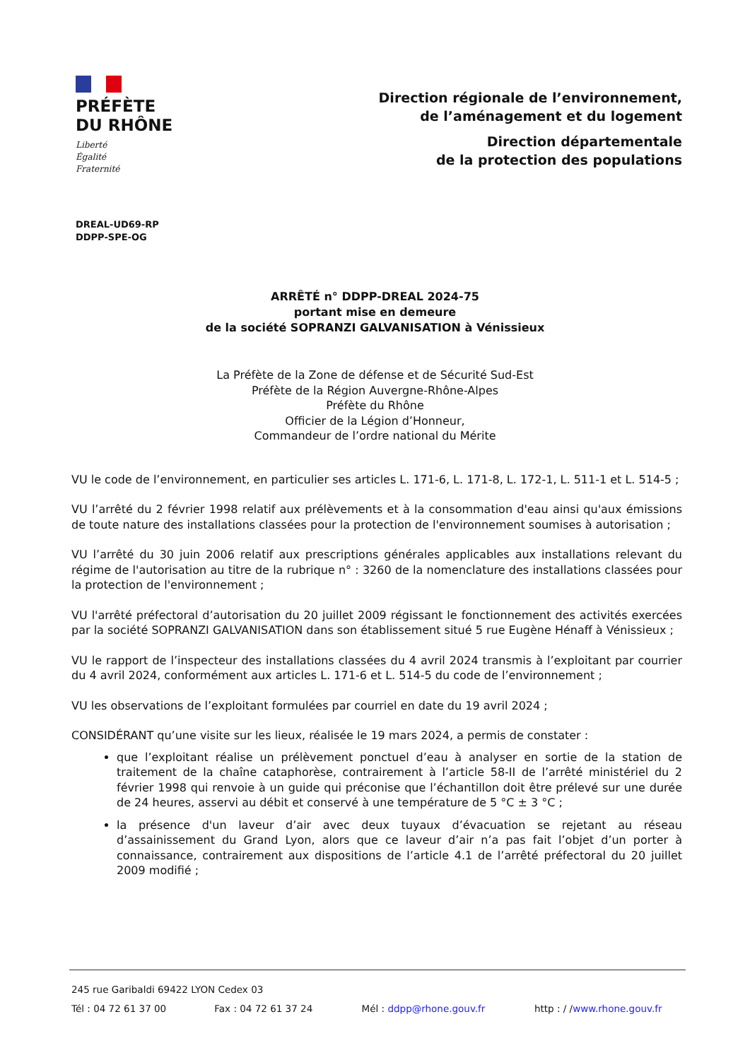PRÉFÈTE
DU RHÔNE
Liberté
Égalité
Fraternité
Direction régionale de l’environnement,
de l’aménagement et du logement
Direction départementale
de la protection des populations
DREAL-UD69-RP
DDPP-SPE-OG
ARRÊTÉ n° DDPP-DREAL 2024-75
portant mise en demeure
de la société SOPRANZI GALVANISATION à Vénissieux
La Préfète de la Zone de défense et de Sécurité Sud-Est
Préfète de la Région Auvergne-Rhône-Alpes
Préfète du Rhône
Officier de la Légion d’Honneur,
Commandeur de l’ordre national du Mérite
VU le code de l’environnement, en particulier ses articles L. 171-6, L. 171-8, L. 172-1, L. 511-1 et L. 514-5 ;
VU l’arrêté du 2 février 1998 relatif aux prélèvements et à la consommation d'eau ainsi qu'aux émissions de toute nature des installations classées pour la protection de l'environnement soumises à autorisation ;
VU l’arrêté du 30 juin 2006 relatif aux prescriptions générales applicables aux installations relevant du régime de l'autorisation au titre de la rubrique n° : 3260 de la nomenclature des installations classées pour la protection de l'environnement ;
VU l'arrêté préfectoral d’autorisation du 20 juillet 2009 régissant le fonctionnement des activités exercées par la société SOPRANZI GALVANISATION dans son établissement situé 5 rue Eugène Hénaff à Vénissieux ;
VU le rapport de l’inspecteur des installations classées du 4 avril 2024 transmis à l’exploitant par courrier du 4 avril 2024, conformément aux articles L. 171-6 et L. 514-5 du code de l’environnement ;
VU les observations de l’exploitant formulées par courriel en date du 19 avril 2024 ;
CONSIDÉRANT qu’une visite sur les lieux, réalisée le 19 mars 2024, a permis de constater :
que l’exploitant réalise un prélèvement ponctuel d’eau à analyser en sortie de la station de traitement de la chaîne cataphorèse, contrairement à l’article 58-II de l’arrêté ministériel du 2 février 1998 qui renvoie à un guide qui préconise que l’échantillon doit être prélevé sur une durée de 24 heures, asservi au débit et conservé à une température de 5 °C ± 3 °C ;
la présence d'un laveur d’air avec deux tuyaux d’évacuation se rejetant au réseau d’assainissement du Grand Lyon, alors que ce laveur d’air n’a pas fait l’objet d’un porter à connaissance, contrairement aux dispositions de l’article 4.1 de l’arrêté préfectoral du 20 juillet 2009 modifié ;
245 rue Garibaldi 69422 LYON Cedex 03
Tél : 04 72 61 37 00 Fax : 04 72 61 37 24 Mél : ddpp@rhone.gouv.fr http : / /www.rhone.gouv.fr